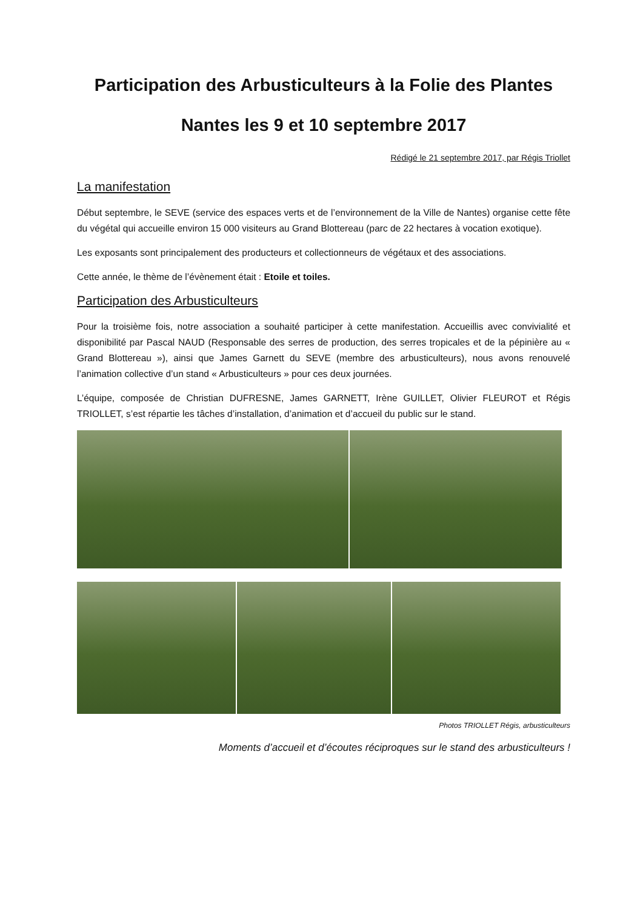Participation des Arbusticulteurs à la Folie des Plantes
Nantes les 9 et 10 septembre 2017
Rédigé le 21 septembre 2017, par Régis Triollet
La manifestation
Début septembre, le SEVE (service des espaces verts et de l’environnement de la Ville de Nantes) organise cette fête du végétal qui accueille environ 15 000 visiteurs au Grand Blottereau (parc de 22 hectares à vocation exotique).
Les exposants sont principalement des producteurs et collectionneurs de végétaux et des associations.
Cette année, le thème de l’évènement était : Etoile et toiles.
Participation des Arbusticulteurs
Pour la troisième fois, notre association a souhaité participer à cette manifestation. Accueillis avec convivialité et disponibilité par Pascal NAUD (Responsable des serres de production, des serres tropicales et de la pépinière au « Grand Blottereau »), ainsi que James Garnett du SEVE (membre des arbusticulteurs), nous avons renouvelé l’animation collective d’un stand « Arbusticulteurs » pour ces deux journées.
L’équipe, composée de Christian DUFRESNE, James GARNETT, Irène GUILLET, Olivier FLEUROT et Régis TRIOLLET, s’est répartie les tâches d’installation, d’animation et d’accueil du public sur le stand.
Photos TRIOLLET Régis, arbusticulteurs
Moments d’accueil et d’écoutes réciproques sur le stand des arbusticulteurs !